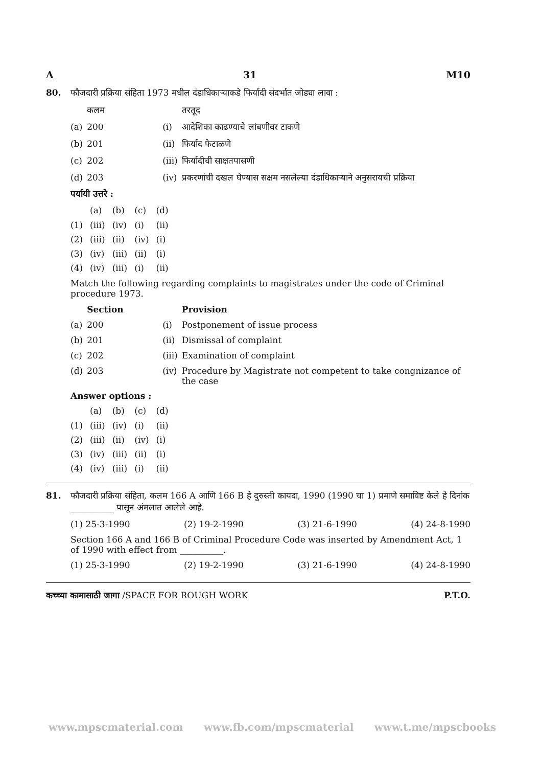A 31 M10
80. फौजदारी प्रक्रिया संहिता 1973 मधील दंडाधिकाऱ्याकडे फिर्यादी संदर्भात जोड्या लावा :
| | कलम | | तरतूद |
| --- | --- | --- | --- |
| (a) | 200 | (i) | आदेशिका काढण्याचे लांबणीवर टाकणे |
| (b) | 201 | (ii) | फिर्याद फेटाळणे |
| (c) | 202 | (iii) | फिर्यादीची साक्षतपासणी |
| (d) | 203 | (iv) | प्रकरणांची दखल घेण्यास सक्षम नसलेल्या दंडाधिकाऱ्याने अनुसरायची प्रक्रिया |
पर्यायी उत्तरे :
| | (a) | (b) | (c) | (d) |
| --- | --- | --- | --- | --- |
| (1) | (iii) | (iv) | (i) | (ii) |
| (2) | (iii) | (ii) | (iv) | (i) |
| (3) | (iv) | (iii) | (ii) | (i) |
| (4) | (iv) | (iii) | (i) | (ii) |
Match the following regarding complaints to magistrates under the code of Criminal procedure 1973.
| | Section | | Provision |
| --- | --- | --- | --- |
| (a) | 200 | (i) | Postponement of issue process |
| (b) | 201 | (ii) | Dismissal of complaint |
| (c) | 202 | (iii) | Examination of complaint |
| (d) | 203 | (iv) | Procedure by Magistrate not competent to take congnizance of the case |
Answer options :
| | (a) | (b) | (c) | (d) |
| --- | --- | --- | --- | --- |
| (1) | (iii) | (iv) | (i) | (ii) |
| (2) | (iii) | (ii) | (iv) | (i) |
| (3) | (iv) | (iii) | (ii) | (i) |
| (4) | (iv) | (iii) | (i) | (ii) |
81. फौजदारी प्रक्रिया संहिता, कलम 166 A आणि 166 B हे दुरुस्ती कायदा, 1990 (1990 चा 1) प्रमाणे समाविष्ट केले हे दिनांक __________ पासून अंमलात आलेले आहे.
(1) 25-3-1990 (2) 19-2-1990 (3) 21-6-1990 (4) 24-8-1990
Section 166 A and 166 B of Criminal Procedure Code was inserted by Amendment Act, 1 of 1990 with effect from __________.
(1) 25-3-1990 (2) 19-2-1990 (3) 21-6-1990 (4) 24-8-1990
कच्च्या कामासाठी जागा /SPACE FOR ROUGH WORK P.T.O.
www.mpscmaterial.com www.fb.com/mpscmaterial www.t.me/mpscbooks